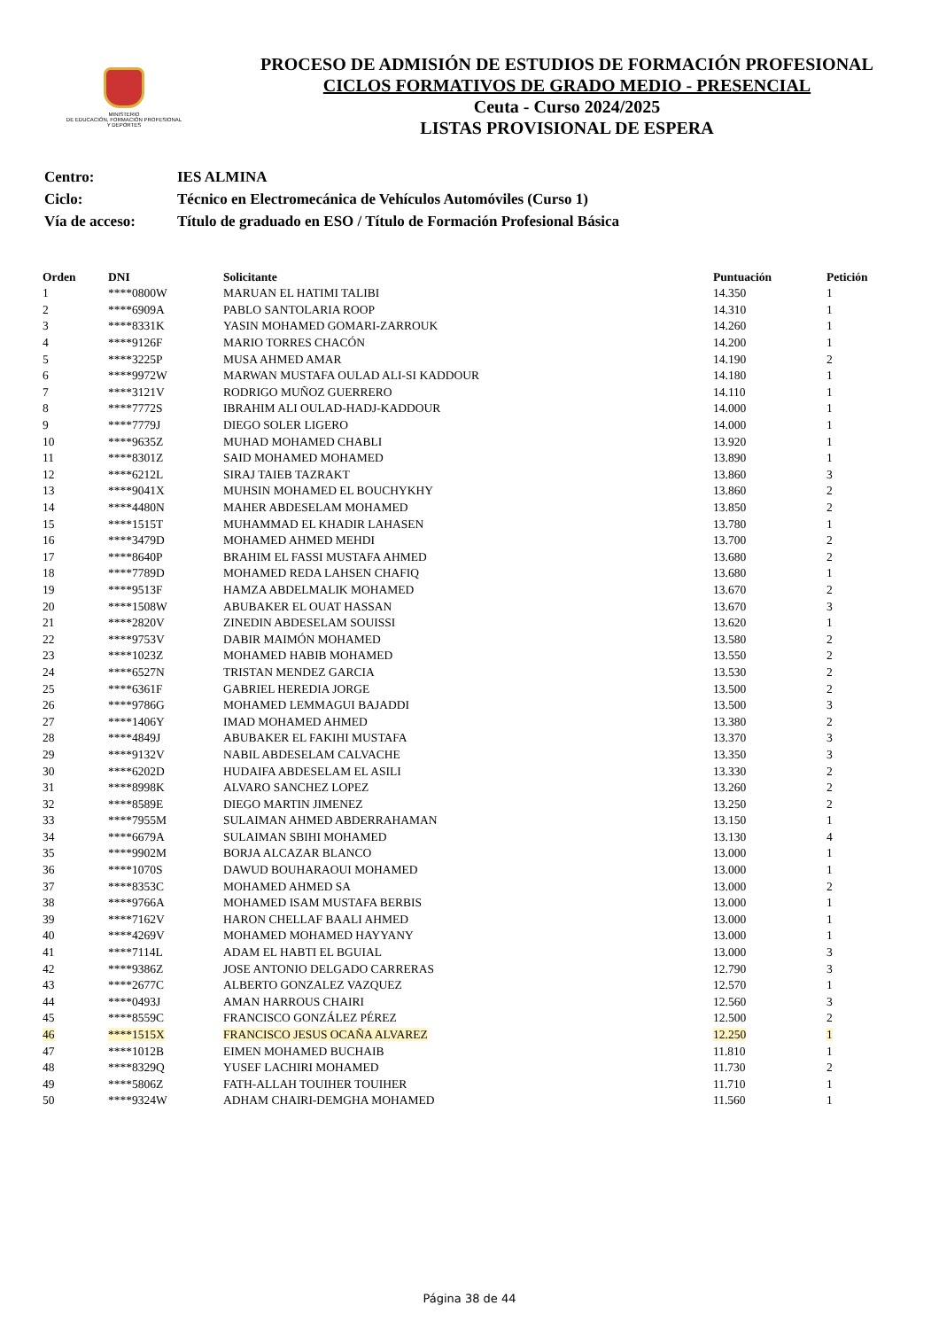MINISTERIO
DE EDUCACIÓN, FORMACIÓN PROFESIONAL
Y DEPORTES
PROCESO DE ADMISIÓN DE ESTUDIOS DE FORMACIÓN PROFESIONAL
CICLOS FORMATIVOS DE GRADO MEDIO - PRESENCIAL
Ceuta - Curso 2024/2025
LISTAS PROVISIONAL DE ESPERA
| Centro: | IES ALMINA |
| Ciclo: | Técnico en Electromecánica de Vehículos Automóviles (Curso 1) |
| Vía de acceso: | Título de graduado en ESO / Título de Formación Profesional Básica |
| Orden | DNI | Solicitante | Puntuación | Petición |
| --- | --- | --- | --- | --- |
| 1 | ****0800W | MARUAN EL HATIMI TALIBI | 14.350 | 1 |
| 2 | ****6909A | PABLO SANTOLARIA ROOP | 14.310 | 1 |
| 3 | ****8331K | YASIN MOHAMED GOMARI-ZARROUK | 14.260 | 1 |
| 4 | ****9126F | MARIO TORRES CHACÓN | 14.200 | 1 |
| 5 | ****3225P | MUSA AHMED AMAR | 14.190 | 2 |
| 6 | ****9972W | MARWAN MUSTAFA OULAD ALI-SI KADDOUR | 14.180 | 1 |
| 7 | ****3121V | RODRIGO MUÑOZ GUERRERO | 14.110 | 1 |
| 8 | ****7772S | IBRAHIM ALI OULAD-HADJ-KADDOUR | 14.000 | 1 |
| 9 | ****7779J | DIEGO SOLER LIGERO | 14.000 | 1 |
| 10 | ****9635Z | MUHAD MOHAMED CHABLI | 13.920 | 1 |
| 11 | ****8301Z | SAID MOHAMED MOHAMED | 13.890 | 1 |
| 12 | ****6212L | SIRAJ TAIEB TAZRAKT | 13.860 | 3 |
| 13 | ****9041X | MUHSIN MOHAMED EL BOUCHYKHY | 13.860 | 2 |
| 14 | ****4480N | MAHER ABDESELAM MOHAMED | 13.850 | 2 |
| 15 | ****1515T | MUHAMMAD EL KHADIR LAHASEN | 13.780 | 1 |
| 16 | ****3479D | MOHAMED AHMED MEHDI | 13.700 | 2 |
| 17 | ****8640P | BRAHIM EL FASSI MUSTAFA AHMED | 13.680 | 2 |
| 18 | ****7789D | MOHAMED REDA LAHSEN CHAFIQ | 13.680 | 1 |
| 19 | ****9513F | HAMZA ABDELMALIK MOHAMED | 13.670 | 2 |
| 20 | ****1508W | ABUBAKER EL OUAT HASSAN | 13.670 | 3 |
| 21 | ****2820V | ZINEDIN ABDESELAM SOUISSI | 13.620 | 1 |
| 22 | ****9753V | DABIR MAIMÓN MOHAMED | 13.580 | 2 |
| 23 | ****1023Z | MOHAMED HABIB MOHAMED | 13.550 | 2 |
| 24 | ****6527N | TRISTAN MENDEZ GARCIA | 13.530 | 2 |
| 25 | ****6361F | GABRIEL HEREDIA JORGE | 13.500 | 2 |
| 26 | ****9786G | MOHAMED LEMMAGUI BAJADDI | 13.500 | 3 |
| 27 | ****1406Y | IMAD MOHAMED AHMED | 13.380 | 2 |
| 28 | ****4849J | ABUBAKER EL FAKIHI MUSTAFA | 13.370 | 3 |
| 29 | ****9132V | NABIL ABDESELAM CALVACHE | 13.350 | 3 |
| 30 | ****6202D | HUDAIFA ABDESELAM EL ASILI | 13.330 | 2 |
| 31 | ****8998K | ALVARO SANCHEZ LOPEZ | 13.260 | 2 |
| 32 | ****8589E | DIEGO MARTIN JIMENEZ | 13.250 | 2 |
| 33 | ****7955M | SULAIMAN AHMED ABDERRAHAMAN | 13.150 | 1 |
| 34 | ****6679A | SULAIMAN SBIHI MOHAMED | 13.130 | 4 |
| 35 | ****9902M | BORJA ALCAZAR BLANCO | 13.000 | 1 |
| 36 | ****1070S | DAWUD BOUHARAOUI MOHAMED | 13.000 | 1 |
| 37 | ****8353C | MOHAMED AHMED SA | 13.000 | 2 |
| 38 | ****9766A | MOHAMED ISAM MUSTAFA BERBIS | 13.000 | 1 |
| 39 | ****7162V | HARON CHELLAF BAALI AHMED | 13.000 | 1 |
| 40 | ****4269V | MOHAMED MOHAMED HAYYANY | 13.000 | 1 |
| 41 | ****7114L | ADAM EL HABTI EL BGUIAL | 13.000 | 3 |
| 42 | ****9386Z | JOSE ANTONIO DELGADO CARRERAS | 12.790 | 3 |
| 43 | ****2677C | ALBERTO GONZALEZ VAZQUEZ | 12.570 | 1 |
| 44 | ****0493J | AMAN HARROUS CHAIRI | 12.560 | 3 |
| 45 | ****8559C | FRANCISCO GONZÁLEZ PÉREZ | 12.500 | 2 |
| 46 | ****1515X | FRANCISCO JESUS OCAÑA ALVAREZ | 12.250 | 1 |
| 47 | ****1012B | EIMEN MOHAMED BUCHAIB | 11.810 | 1 |
| 48 | ****8329Q | YUSEF LACHIRI MOHAMED | 11.730 | 2 |
| 49 | ****5806Z | FATH-ALLAH TOUIHER TOUIHER | 11.710 | 1 |
| 50 | ****9324W | ADHAM CHAIRI-DEMGHA MOHAMED | 11.560 | 1 |
Página 38 de 44